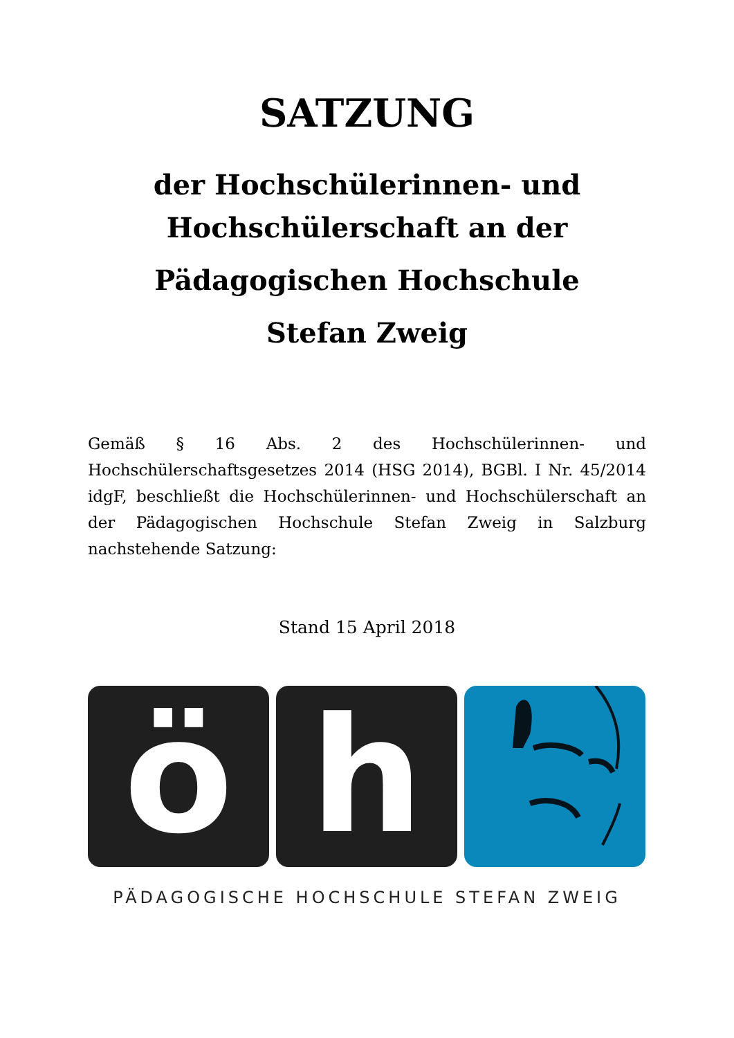SATZUNG
der Hochschülerinnen- und
Hochschülerschaft an der
Pädagogischen Hochschule
Stefan Zweig
Gemäß § 16 Abs. 2 des Hochschülerinnen- und Hochschülerschaftsgesetzes 2014 (HSG 2014), BGBl. I Nr. 45/2014 idgF, beschließt die Hochschülerinnen- und Hochschülerschaft an der Pädagogischen Hochschule Stefan Zweig in Salzburg nachstehende Satzung:
Stand 15 April 2018
ö h
PÄDAGOGISCHE HOCHSCHULE STEFAN ZWEIG